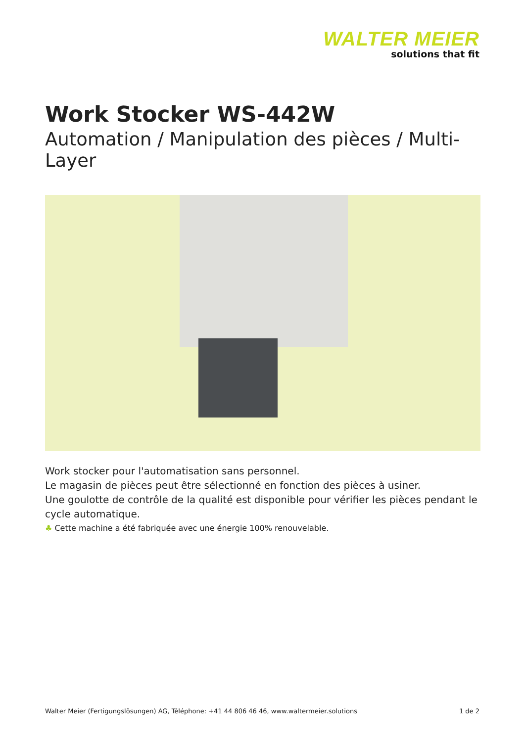WALTER MEIER
solutions that fit
Work Stocker WS-442W
Automation / Manipulation des pièces / Multi-Layer
Work stocker pour l'automatisation sans personnel.
Le magasin de pièces peut être sélectionné en fonction des pièces à usiner.
Une goulotte de contrôle de la qualité est disponible pour vérifier les pièces pendant le cycle automatique.
♣ Cette machine a été fabriquée avec une énergie 100% renouvelable.
Walter Meier (Fertigungslösungen) AG, Téléphone: +41 44 806 46 46, www.waltermeier.solutions 1 de 2